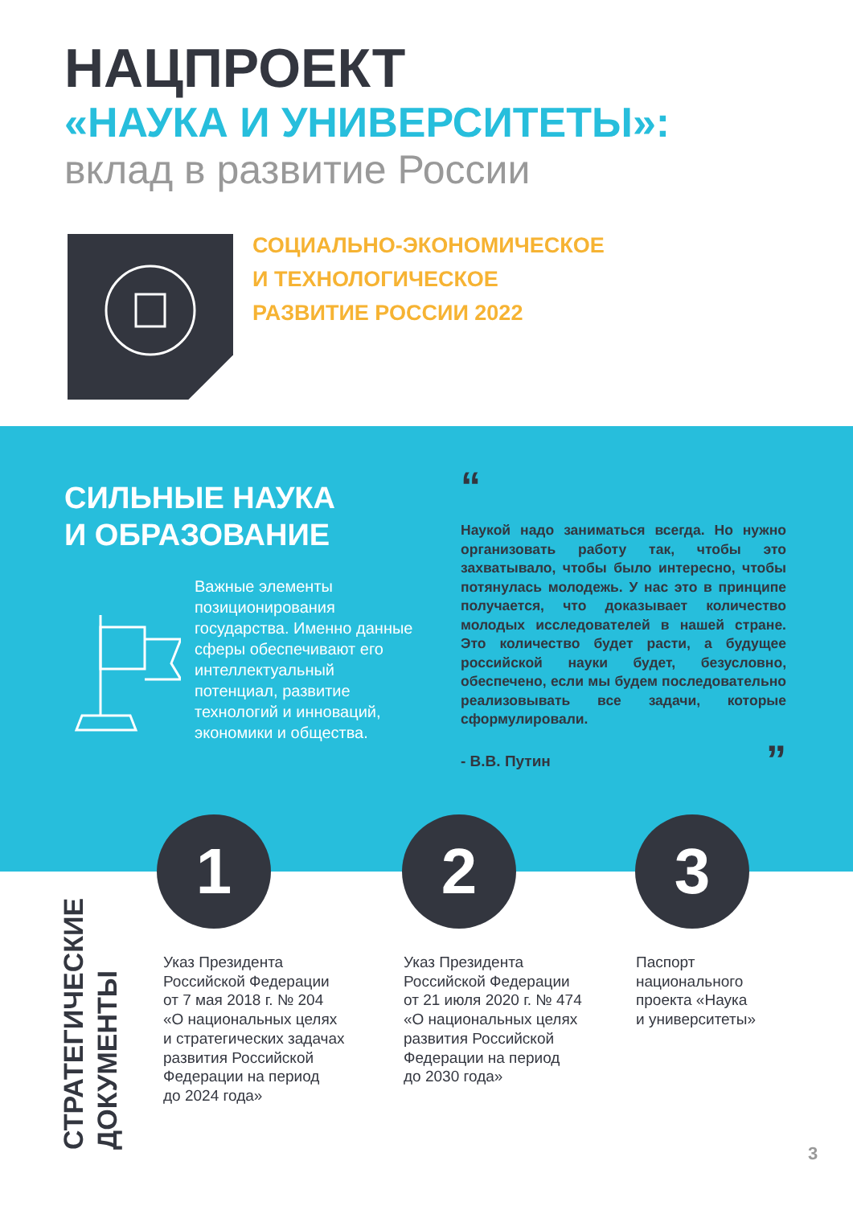НАЦПРОЕКТ
«НАУКА И УНИВЕРСИТЕТЫ»:
вклад в развитие России
СОЦИАЛЬНО-ЭКОНОМИЧЕСКОЕ
И ТЕХНОЛОГИЧЕСКОЕ
РАЗВИТИЕ РОССИИ 2022
СИЛЬНЫЕ НАУКА
И ОБРАЗОВАНИЕ
Важные элементы позиционирования государства. Именно данные сферы обеспечивают его интеллектуальный потенциал, развитие технологий и инноваций, экономики и общества.
“
Наукой надо заниматься всегда. Но нужно организовать работу так, чтобы это захватывало, чтобы было интересно, чтобы потянулась молодежь. У нас это в принципе получается, что доказывает количество молодых исследователей в нашей стране. Это количество будет расти, а будущее российской науки будет, безусловно, обеспечено, если мы будем последовательно реализовывать все задачи, которые сформулировали.
- В.В. Путин ”
1 2 3
СТРАТЕГИЧЕСКИЕ
ДОКУМЕНТЫ
Указ Президента
Российской Федерации
от 7 мая 2018 г. № 204
«О национальных целях
и стратегических задачах
развития Российской
Федерации на период
до 2024 года»
Указ Президента
Российской Федерации
от 21 июля 2020 г. № 474
«О национальных целях
развития Российской
Федерации на период
до 2030 года»
Паспорт
национального
проекта «Наука
и университеты»
3